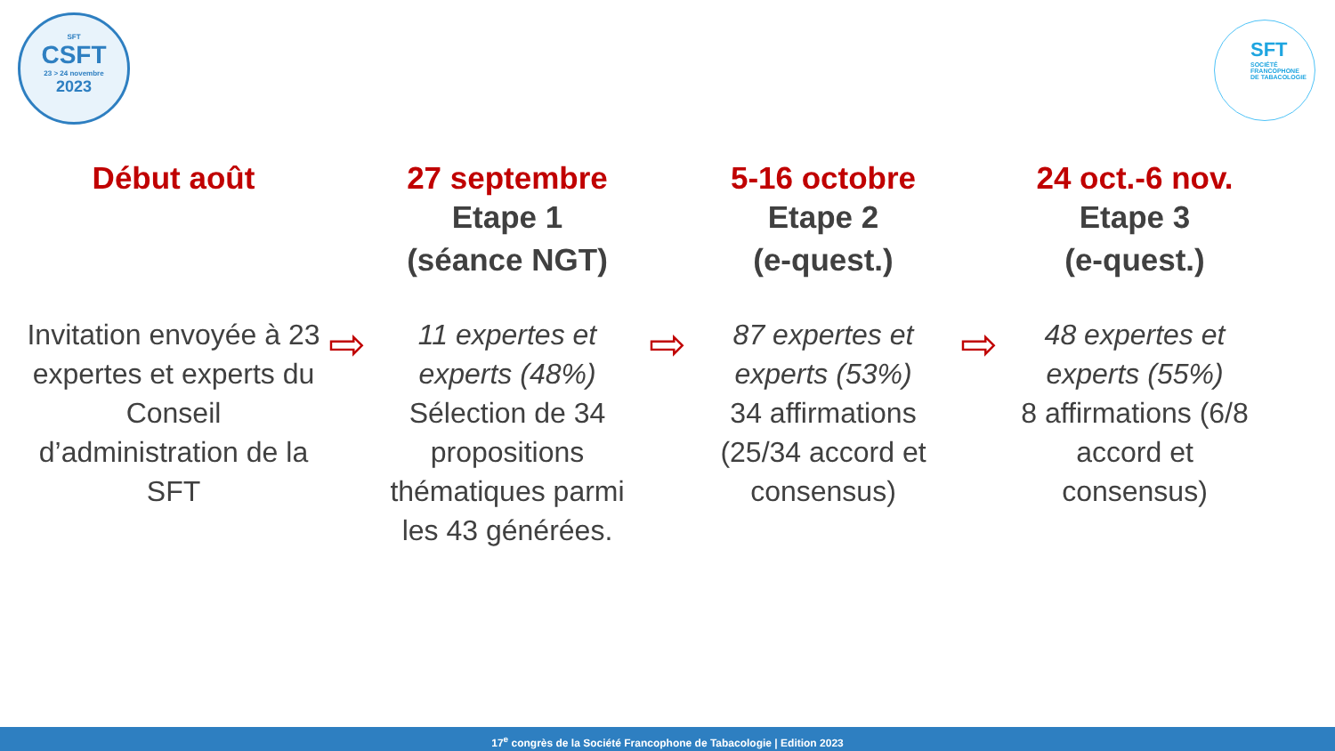SFT
CSFT
23 > 24 novembre
2023
SFT
SOCIÉTÉ
FRANCOPHONE
DE TABACOLOGIE
Début août
Invitation envoyée à 23 expertes et experts du Conseil d’administration de la SFT
⇨
27 septembre
Etape 1
(séance NGT)
11 expertes et experts (48%)
Sélection de 34 propositions thématiques parmi les 43 générées.
⇨
5-16 octobre
Etape 2
(e-quest.)
87 expertes et experts (53%)
34 affirmations (25/34 accord et consensus)
⇨
24 oct.-6 nov.
Etape 3
(e-quest.)
48 expertes et experts (55%)
8 affirmations (6/8 accord et consensus)
17<sup>e</sup> congrès de la Société Francophone de Tabacologie | Edition 2023